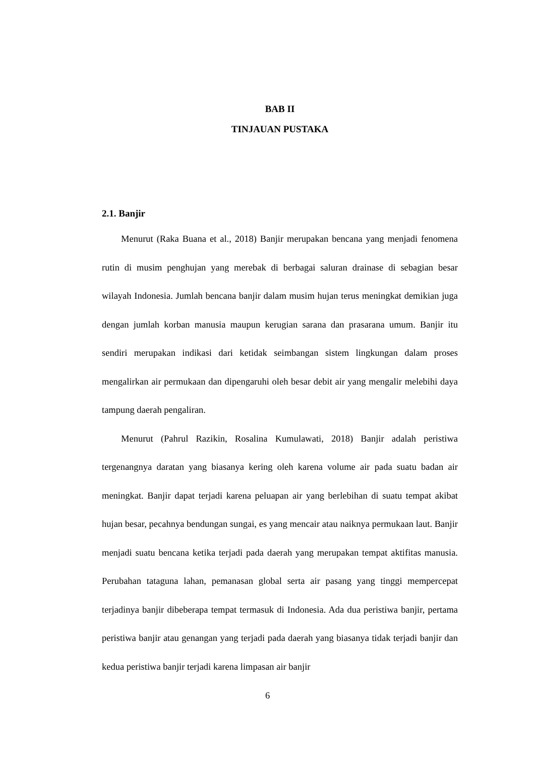BAB II
TINJAUAN PUSTAKA
2.1. Banjir
Menurut (Raka Buana et al., 2018) Banjir merupakan bencana yang menjadi fenomena rutin di musim penghujan yang merebak di berbagai saluran drainase di sebagian besar wilayah Indonesia. Jumlah bencana banjir dalam musim hujan terus meningkat demikian juga dengan jumlah korban manusia maupun kerugian sarana dan prasarana umum. Banjir itu sendiri merupakan indikasi dari ketidak seimbangan sistem lingkungan dalam proses mengalirkan air permukaan dan dipengaruhi oleh besar debit air yang mengalir melebihi daya tampung daerah pengaliran.
Menurut (Pahrul Razikin, Rosalina Kumulawati, 2018) Banjir adalah peristiwa tergenangnya daratan yang biasanya kering oleh karena volume air pada suatu badan air meningkat. Banjir dapat terjadi karena peluapan air yang berlebihan di suatu tempat akibat hujan besar, pecahnya bendungan sungai, es yang mencair atau naiknya permukaan laut. Banjir menjadi suatu bencana ketika terjadi pada daerah yang merupakan tempat aktifitas manusia. Perubahan tataguna lahan, pemanasan global serta air pasang yang tinggi mempercepat terjadinya banjir dibeberapa tempat termasuk di Indonesia. Ada dua peristiwa banjir, pertama peristiwa banjir atau genangan yang terjadi pada daerah yang biasanya tidak terjadi banjir dan kedua peristiwa banjir terjadi karena limpasan air banjir
6